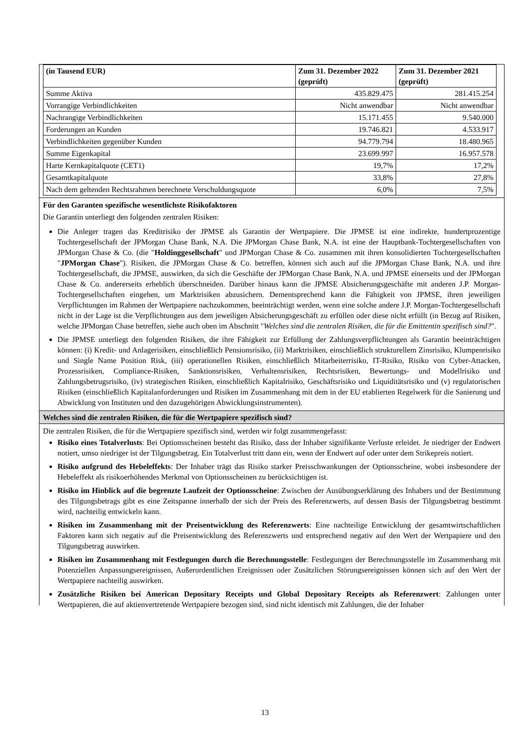| (in Tausend EUR) | Zum 31. Dezember 2022 (geprüft) | Zum 31. Dezember 2021 (geprüft) |
| --- | --- | --- |
| Summe Aktiva | 435.829.475 | 281.415.254 |
| Vorrangige Verbindlichkeiten | Nicht anwendbar | Nicht anwendbar |
| Nachrangige Verbindlichkeiten | 15.171.455 | 9.540.000 |
| Forderungen an Kunden | 19.746.821 | 4.533.917 |
| Verbindlichkeiten gegenüber Kunden | 94.779.794 | 18.480.965 |
| Summe Eigenkapital | 23.699.997 | 16.957.578 |
| Harte Kernkapitalquote (CET1) | 19,7% | 17,2% |
| Gesamtkapitalquote | 33,8% | 27,8% |
| Nach dem geltenden Rechtsrahmen berechnete Verschuldungsquote | 6,0% | 7,5% |
Für den Garanten spezifische wesentlichste Risikofaktoren
Die Garantin unterliegt den folgenden zentralen Risiken:
Die Anleger tragen das Kreditrisiko der JPMSE als Garantin der Wertpapiere. Die JPMSE ist eine indirekte, hundertprozentige Tochtergesellschaft der JPMorgan Chase Bank, N.A. Die JPMorgan Chase Bank, N.A. ist eine der Hauptbank-Tochtergesellschaften von JPMorgan Chase & Co. (die "Holdinggesellschaft" und JPMorgan Chase & Co. zusammen mit ihren konsolidierten Tochtergesellschaften "JPMorgan Chase"). Risiken, die JPMorgan Chase & Co. betreffen, können sich auch auf die JPMorgan Chase Bank, N.A. und ihre Tochtergesellschaft, die JPMSE, auswirken, da sich die Geschäfte der JPMorgan Chase Bank, N.A. und JPMSE einerseits und der JPMorgan Chase & Co. andererseits erheblich überschneiden. Darüber hinaus kann die JPMSE Absicherungsgeschäfte mit anderen J.P. Morgan-Tochtergesellschaften eingehen, um Marktrisiken abzusichern. Dementsprechend kann die Fähigkeit von JPMSE, ihren jeweiligen Verpflichtungen im Rahmen der Wertpapiere nachzukommen, beeinträchtigt werden, wenn eine solche andere J.P. Morgan-Tochtergesellschaft nicht in der Lage ist die Verpflichtungen aus dem jeweiligen Absicherungsgeschäft zu erfüllen oder diese nicht erfüllt (in Bezug auf Risiken, welche JPMorgan Chase betreffen, siehe auch oben im Abschnitt "Welches sind die zentralen Risiken, die für die Emittentin spezifisch sind?".
Die JPMSE unterliegt den folgenden Risiken, die ihre Fähigkeit zur Erfüllung der Zahlungsverpflichtungen als Garantin beeinträchtigen können: (i) Kredit- und Anlagerisiken, einschließlich Pensionsrisiko, (ii) Marktrisiken, einschließlich strukturellem Zinsrisiko, Klumpenrisiko und Single Name Position Risk, (iii) operationellen Risiken, einschließlich Mitarbeiterrisiko, IT-Risiko, Risiko von Cyber-Attacken, Prozessrisiken, Compliance-Risiken, Sanktionsrisiken, Verhaltensrisiken, Rechtsrisiken, Bewertungs- und Modellrisiko und Zahlungsbetrugsrisiko, (iv) strategischen Risiken, einschließlich Kapitalrisiko, Geschäftsrisiko und Liquiditätsrisiko und (v) regulatorischen Risiken (einschließlich Kapitalanforderungen und Risiken im Zusammenhang mit dem in der EU etablierten Regelwerk für die Sanierung und Abwicklung von Instituten und den dazugehörigen Abwicklungsinstrumenten).
Welches sind die zentralen Risiken, die für die Wertpapiere spezifisch sind?
Die zentralen Risiken, die für die Wertpapiere spezifisch sind, werden wir folgt zusammengefasst:
Risiko eines Totalverlusts: Bei Optionsscheinen besteht das Risiko, dass der Inhaber signifikante Verluste erleidet. Je niedriger der Endwert notiert, umso niedriger ist der Tilgungsbetrag. Ein Totalverlust tritt dann ein, wenn der Endwert auf oder unter dem Strikepreis notiert.
Risiko aufgrund des Hebeleffekts: Der Inhaber trägt das Risiko starker Preisschwankungen der Optionsscheine, wobei insbesondere der Hebeleffekt als risikoerhöhendes Merkmal von Optionsscheinen zu berücksichtigen ist.
Risiko im Hinblick auf die begrenzte Laufzeit der Optionsscheine: Zwischen der Ausübungserklärung des Inhabers und der Bestimmung des Tilgungsbetrags gibt es eine Zeitspanne innerhalb der sich der Preis des Referenzwerts, auf dessen Basis der Tilgungsbetrag bestimmt wird, nachteilig entwickeln kann.
Risiken im Zusammenhang mit der Preisentwicklung des Referenzwerts: Eine nachteilige Entwicklung der gesamtwirtschaftlichen Faktoren kann sich negativ auf die Preisentwicklung des Referenzwerts und entsprechend negativ auf den Wert der Wertpapiere und den Tilgungsbetrag auswirken.
Risiken im Zusammenhang mit Festlegungen durch die Berechnungsstelle: Festlegungen der Berechnungsstelle im Zusammenhang mit Potenziellen Anpassungsereignissen, Außerordentlichen Ereignissen oder Zusätzlichen Störungsereignissen können sich auf den Wert der Wertpapiere nachteilig auswirken.
Zusätzliche Risiken bei American Depositary Receipts und Global Depositary Receipts als Referenzwert: Zahlungen unter Wertpapieren, die auf aktienvertretende Wertpapiere bezogen sind, sind nicht identisch mit Zahlungen, die der Inhaber
13